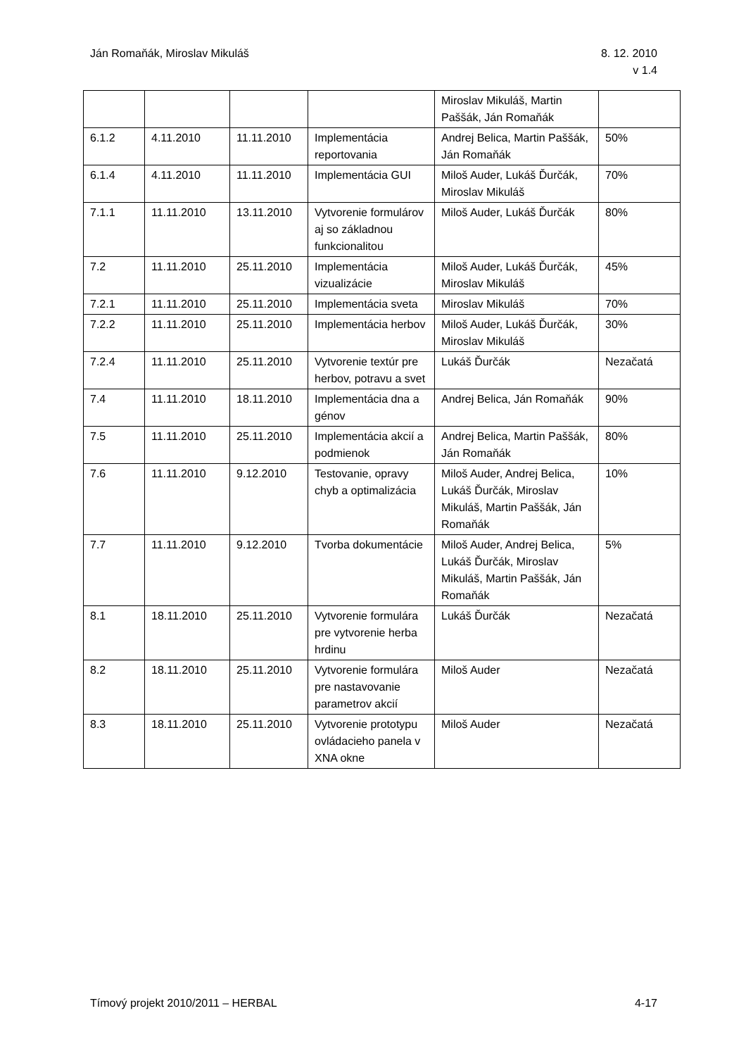Ján Romaňák, Miroslav Mikuláš 8. 12. 2010
v 1.4
| | | | | Miroslav Mikuláš, Martin Paššák, Ján Romaňák | |
| 6.1.2 | 4.11.2010 | 11.11.2010 | Implementácia reportovania | Andrej Belica, Martin Paššák, Ján Romaňák | 50% |
| 6.1.4 | 4.11.2010 | 11.11.2010 | Implementácia GUI | Miloš Auder, Lukáš Ďurčák, Miroslav Mikuláš | 70% |
| 7.1.1 | 11.11.2010 | 13.11.2010 | Vytvorenie formulárov aj so základnou funkcionalitou | Miloš Auder, Lukáš Ďurčák | 80% |
| 7.2 | 11.11.2010 | 25.11.2010 | Implementácia vizualizácie | Miloš Auder, Lukáš Ďurčák, Miroslav Mikuláš | 45% |
| 7.2.1 | 11.11.2010 | 25.11.2010 | Implementácia sveta | Miroslav Mikuláš | 70% |
| 7.2.2 | 11.11.2010 | 25.11.2010 | Implementácia herbov | Miloš Auder, Lukáš Ďurčák, Miroslav Mikuláš | 30% |
| 7.2.4 | 11.11.2010 | 25.11.2010 | Vytvorenie textúr pre herbov, potravu a svet | Lukáš Ďurčák | Nezačatá |
| 7.4 | 11.11.2010 | 18.11.2010 | Implementácia dna a génov | Andrej Belica, Ján Romaňák | 90% |
| 7.5 | 11.11.2010 | 25.11.2010 | Implementácia akcií a podmienok | Andrej Belica, Martin Paššák, Ján Romaňák | 80% |
| 7.6 | 11.11.2010 | 9.12.2010 | Testovanie, opravy chyb a optimalizácia | Miloš Auder, Andrej Belica, Lukáš Ďurčák, Miroslav Mikuláš, Martin Paššák, Ján Romaňák | 10% |
| 7.7 | 11.11.2010 | 9.12.2010 | Tvorba dokumentácie | Miloš Auder, Andrej Belica, Lukáš Ďurčák, Miroslav Mikuláš, Martin Paššák, Ján Romaňák | 5% |
| 8.1 | 18.11.2010 | 25.11.2010 | Vytvorenie formulára pre vytvorenie herba hrdinu | Lukáš Ďurčák | Nezačatá |
| 8.2 | 18.11.2010 | 25.11.2010 | Vytvorenie formulára pre nastavovanie parametrov akcií | Miloš Auder | Nezačatá |
| 8.3 | 18.11.2010 | 25.11.2010 | Vytvorenie prototypu ovládacieho panela v XNA okne | Miloš Auder | Nezačatá |
Tímový projekt 2010/2011 – HERBAL
4-17